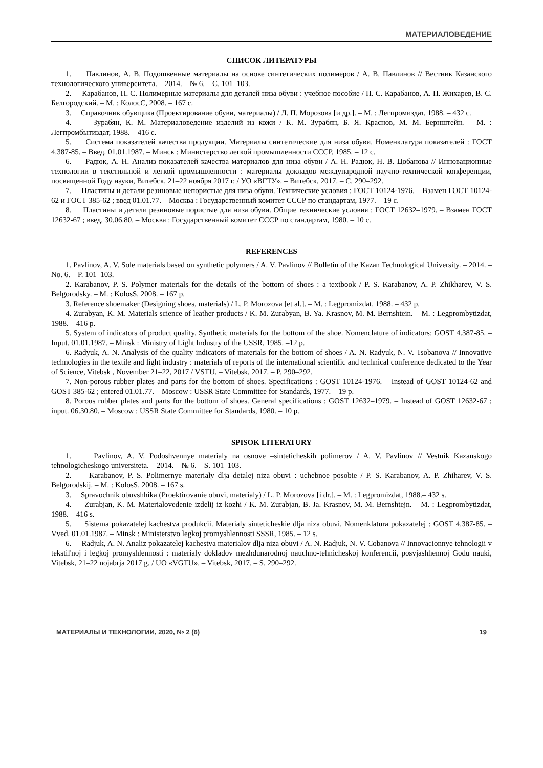МАТЕРИАЛОВЕДЕНИЕ
СПИСОК ЛИТЕРАТУРЫ
1. Павлинов, А. В. Подошвенные материалы на основе синтетических полимеров / А. В. Павлинов // Вестник Казанского технологического университета. – 2014. – № 6. – С. 101–103.
2. Карабанов, П. С. Полимерные материалы для деталей низа обуви : учебное пособие / П. С. Карабанов, А. П. Жихарев, В. С. Белгородский. – М. : КолосС, 2008. – 167 с.
3. Справочник обувщика (Проектирование обуви, материалы) / Л. П. Морозова [и др.]. – М. : Легпромиздат, 1988. – 432 с.
4. Зурабян, К. М. Материаловедение изделий из кожи / К. М. Зурабян, Б. Я. Краснов, М. М. Бернштейн. – М. : Легпромбытиздат, 1988. – 416 с.
5. Система показателей качества продукции. Материалы синтетические для низа обуви. Номенклатура показателей : ГОСТ 4.387-85. – Введ. 01.01.1987. – Минск : Министерство легкой промышленности СССР, 1985. – 12 с.
6. Радюк, А. Н. Анализ показателей качества материалов для низа обуви / А. Н. Радюк, Н. В. Цобанова // Инновационные технологии в текстильной и легкой промышленности : материалы докладов международной научно-технической конференции, посвященной Году науки, Витебск, 21–22 ноября 2017 г. / УО «ВГТУ». – Витебск, 2017. – С. 290–292.
7. Пластины и детали резиновые непористые для низа обуви. Технические условия : ГОСТ 10124-1976. – Взамен ГОСТ 10124-62 и ГОСТ 385-62 ; введ 01.01.77. – Москва : Государственный комитет СССР по стандартам, 1977. – 19 с.
8. Пластины и детали резиновые пористые для низа обуви. Общие технические условия : ГОСТ 12632–1979. – Взамен ГОСТ 12632-67 ; введ. 30.06.80. – Москва : Государственный комитет СССР по стандартам, 1980. – 10 с.
REFERENCES
1. Pavlinov, A. V. Sole materials based on synthetic polymers / A. V. Pavlinov // Bulletin of the Kazan Technological University. – 2014. – No. 6. – P. 101–103.
2. Karabanov, P. S. Polymer materials for the details of the bottom of shoes : a textbook / P. S. Karabanov, A. P. Zhikharev, V. S. Belgorodsky. – M. : KolosS, 2008. – 167 p.
3. Reference shoemaker (Designing shoes, materials) / L. P. Morozova [et al.]. – M. : Legpromizdat, 1988. – 432 p.
4. Zurabyan, K. M. Materials science of leather products / K. M. Zurabyan, B. Ya. Krasnov, M. M. Bernshtein. – M. : Legprombytizdat, 1988. – 416 p.
5. System of indicators of product quality. Synthetic materials for the bottom of the shoe. Nomenclature of indicators: GOST 4.387-85. – Input. 01.01.1987. – Minsk : Ministry of Light Industry of the USSR, 1985. –12 p.
6. Radyuk, A. N. Analysis of the quality indicators of materials for the bottom of shoes / A. N. Radyuk, N. V. Tsobanova // Innovative technologies in the textile and light industry : materials of reports of the international scientific and technical conference dedicated to the Year of Science, Vitebsk , November 21–22, 2017 / VSTU. – Vitebsk, 2017. – P. 290–292.
7. Non-porous rubber plates and parts for the bottom of shoes. Specifications : GOST 10124-1976. – Instead of GOST 10124-62 and GOST 385-62 ; entered 01.01.77. – Moscow : USSR State Committee for Standards, 1977. – 19 p.
8. Porous rubber plates and parts for the bottom of shoes. General specifications : GOST 12632–1979. – Instead of GOST 12632-67 ; input. 06.30.80. – Moscow : USSR State Committee for Standards, 1980. – 10 p.
SPISOK LITERATURY
1. Pavlinov, A. V. Podoshvennye materialy na osnove –sinteticheskih polimerov / A. V. Pavlinov // Vestnik Kazanskogo tehnologicheskogo universiteta. – 2014. – № 6. – S. 101–103.
2. Karabanov, P. S. Polimernye materialy dlja detalej niza obuvi : uchebnoe posobie / P. S. Karabanov, A. P. Zhiharev, V. S. Belgorodskij. – M. : KolosS, 2008. – 167 s.
3. Spravochnik obuvshhika (Proektirovanie obuvi, materialy) / L. P. Morozova [i dr.]. – M. : Legpromizdat, 1988.– 432 s.
4. Zurabjan, K. M. Materialovedenie izdelij iz kozhi / K. M. Zurabjan, B. Ja. Krasnov, M. M. Bernshtejn. – M. : Legprombytizdat, 1988. – 416 s.
5. Sistema pokazatelej kachestva produkcii. Materialy sinteticheskie dlja niza obuvi. Nomenklatura pokazatelej : GOST 4.387-85. – Vved. 01.01.1987. – Minsk : Ministerstvo legkoj promyshlennosti SSSR, 1985. – 12 s.
6. Radjuk, A. N. Analiz pokazatelej kachestva materialov dlja niza obuvi / A. N. Radjuk, N. V. Cobanova // Innovacionnye tehnologii v tekstil'noj i legkoj promyshlennosti : materialy dokladov mezhdunarodnoj nauchno-tehnicheskoj konferencii, posvjashhennoj Godu nauki, Vitebsk, 21–22 nojabrja 2017 g. / UO «VGTU». – Vitebsk, 2017. – S. 290–292.
МАТЕРИАЛЫ И ТЕХНОЛОГИИ, 2020, № 2 (6) 19